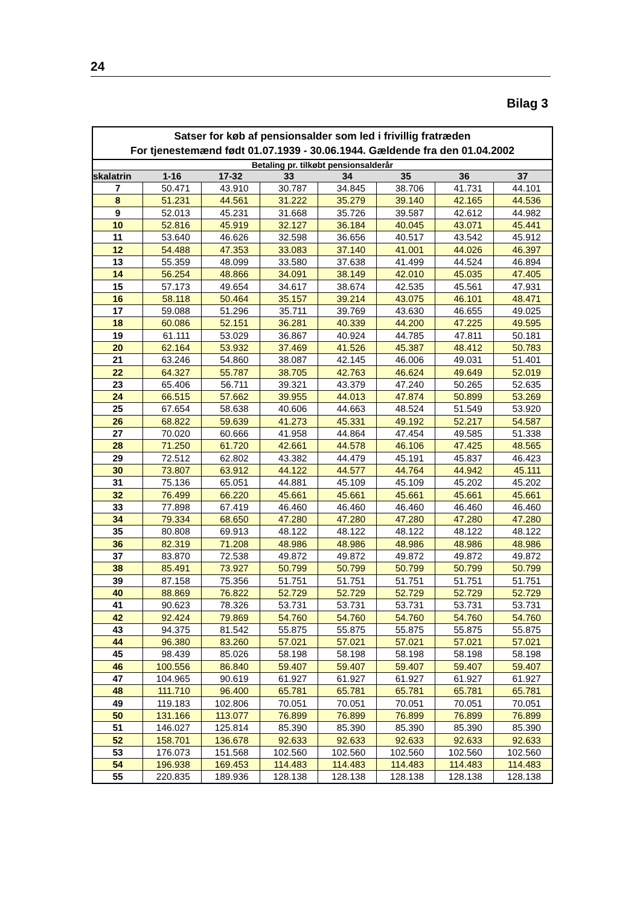24
Bilag 3
| Satser for køb af pensionsalder som led i frivillig fratræden For tjenestemænd født 01.07.1939 - 30.06.1944. Gældende fra den 01.04.2002 | | | | | | | |
| --- | --- | --- | --- | --- | --- | --- | --- |
| Betaling pr. tilkøbt pensionsalderår | | | | | | | |
| skalatrin | 1-16 | 17-32 | 33 | 34 | 35 | 36 | 37 |
| 7 | 50.471 | 43.910 | 30.787 | 34.845 | 38.706 | 41.731 | 44.101 |
| 8 | 51.231 | 44.561 | 31.222 | 35.279 | 39.140 | 42.165 | 44.536 |
| 9 | 52.013 | 45.231 | 31.668 | 35.726 | 39.587 | 42.612 | 44.982 |
| 10 | 52.816 | 45.919 | 32.127 | 36.184 | 40.045 | 43.071 | 45.441 |
| 11 | 53.640 | 46.626 | 32.598 | 36.656 | 40.517 | 43.542 | 45.912 |
| 12 | 54.488 | 47.353 | 33.083 | 37.140 | 41.001 | 44.026 | 46.397 |
| 13 | 55.359 | 48.099 | 33.580 | 37.638 | 41.499 | 44.524 | 46.894 |
| 14 | 56.254 | 48.866 | 34.091 | 38.149 | 42.010 | 45.035 | 47.405 |
| 15 | 57.173 | 49.654 | 34.617 | 38.674 | 42.535 | 45.561 | 47.931 |
| 16 | 58.118 | 50.464 | 35.157 | 39.214 | 43.075 | 46.101 | 48.471 |
| 17 | 59.088 | 51.296 | 35.711 | 39.769 | 43.630 | 46.655 | 49.025 |
| 18 | 60.086 | 52.151 | 36.281 | 40.339 | 44.200 | 47.225 | 49.595 |
| 19 | 61.111 | 53.029 | 36.867 | 40.924 | 44.785 | 47.811 | 50.181 |
| 20 | 62.164 | 53.932 | 37.469 | 41.526 | 45.387 | 48.412 | 50.783 |
| 21 | 63.246 | 54.860 | 38.087 | 42.145 | 46.006 | 49.031 | 51.401 |
| 22 | 64.327 | 55.787 | 38.705 | 42.763 | 46.624 | 49.649 | 52.019 |
| 23 | 65.406 | 56.711 | 39.321 | 43.379 | 47.240 | 50.265 | 52.635 |
| 24 | 66.515 | 57.662 | 39.955 | 44.013 | 47.874 | 50.899 | 53.269 |
| 25 | 67.654 | 58.638 | 40.606 | 44.663 | 48.524 | 51.549 | 53.920 |
| 26 | 68.822 | 59.639 | 41.273 | 45.331 | 49.192 | 52.217 | 54.587 |
| 27 | 70.020 | 60.666 | 41.958 | 44.864 | 47.454 | 49.585 | 51.338 |
| 28 | 71.250 | 61.720 | 42.661 | 44.578 | 46.106 | 47.425 | 48.565 |
| 29 | 72.512 | 62.802 | 43.382 | 44.479 | 45.191 | 45.837 | 46.423 |
| 30 | 73.807 | 63.912 | 44.122 | 44.577 | 44.764 | 44.942 | 45.111 |
| 31 | 75.136 | 65.051 | 44.881 | 45.109 | 45.109 | 45.202 | 45.202 |
| 32 | 76.499 | 66.220 | 45.661 | 45.661 | 45.661 | 45.661 | 45.661 |
| 33 | 77.898 | 67.419 | 46.460 | 46.460 | 46.460 | 46.460 | 46.460 |
| 34 | 79.334 | 68.650 | 47.280 | 47.280 | 47.280 | 47.280 | 47.280 |
| 35 | 80.808 | 69.913 | 48.122 | 48.122 | 48.122 | 48.122 | 48.122 |
| 36 | 82.319 | 71.208 | 48.986 | 48.986 | 48.986 | 48.986 | 48.986 |
| 37 | 83.870 | 72.538 | 49.872 | 49.872 | 49.872 | 49.872 | 49.872 |
| 38 | 85.491 | 73.927 | 50.799 | 50.799 | 50.799 | 50.799 | 50.799 |
| 39 | 87.158 | 75.356 | 51.751 | 51.751 | 51.751 | 51.751 | 51.751 |
| 40 | 88.869 | 76.822 | 52.729 | 52.729 | 52.729 | 52.729 | 52.729 |
| 41 | 90.623 | 78.326 | 53.731 | 53.731 | 53.731 | 53.731 | 53.731 |
| 42 | 92.424 | 79.869 | 54.760 | 54.760 | 54.760 | 54.760 | 54.760 |
| 43 | 94.375 | 81.542 | 55.875 | 55.875 | 55.875 | 55.875 | 55.875 |
| 44 | 96.380 | 83.260 | 57.021 | 57.021 | 57.021 | 57.021 | 57.021 |
| 45 | 98.439 | 85.026 | 58.198 | 58.198 | 58.198 | 58.198 | 58.198 |
| 46 | 100.556 | 86.840 | 59.407 | 59.407 | 59.407 | 59.407 | 59.407 |
| 47 | 104.965 | 90.619 | 61.927 | 61.927 | 61.927 | 61.927 | 61.927 |
| 48 | 111.710 | 96.400 | 65.781 | 65.781 | 65.781 | 65.781 | 65.781 |
| 49 | 119.183 | 102.806 | 70.051 | 70.051 | 70.051 | 70.051 | 70.051 |
| 50 | 131.166 | 113.077 | 76.899 | 76.899 | 76.899 | 76.899 | 76.899 |
| 51 | 146.027 | 125.814 | 85.390 | 85.390 | 85.390 | 85.390 | 85.390 |
| 52 | 158.701 | 136.678 | 92.633 | 92.633 | 92.633 | 92.633 | 92.633 |
| 53 | 176.073 | 151.568 | 102.560 | 102.560 | 102.560 | 102.560 | 102.560 |
| 54 | 196.938 | 169.453 | 114.483 | 114.483 | 114.483 | 114.483 | 114.483 |
| 55 | 220.835 | 189.936 | 128.138 | 128.138 | 128.138 | 128.138 | 128.138 |